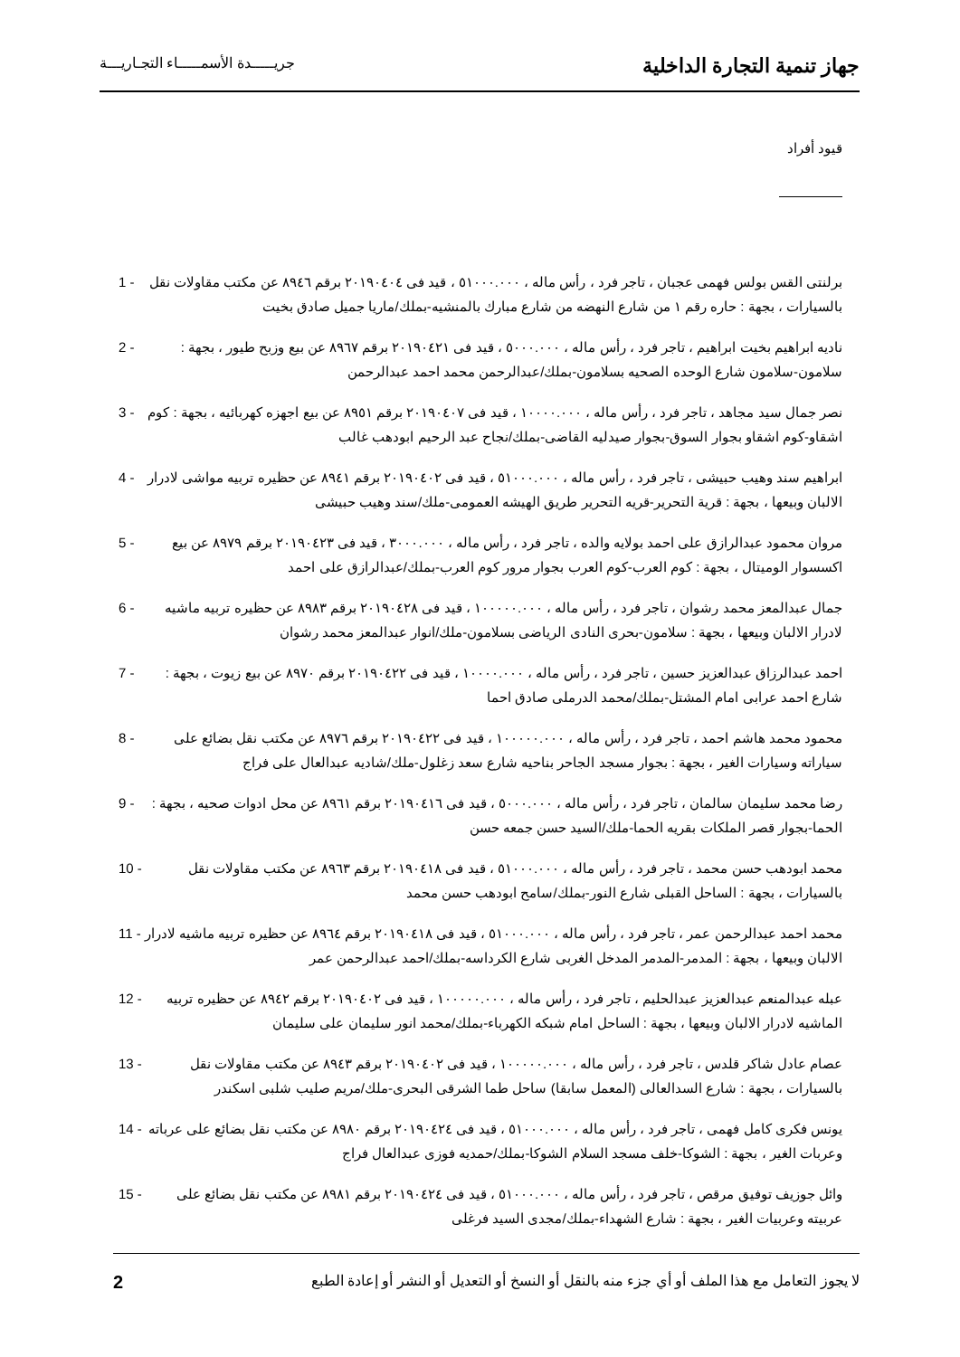جهاز تنمية التجارة الداخلية
جريـــــدة الأسمـــــاء التجـاريـــة
قيود أفراد
1 - برلنتى القس بولس فهمى عجبان ، تاجر فرد ، رأس ماله ، ٥١٠٠٠.٠٠٠ ، قيد فى ٢٠١٩٠٤٠٤ برقم ٨٩٤٦ عن مكتب مقاولات نقل بالسيارات ، بجهة : حاره رقم ١ من شارع النهضه من شارع مبارك بالمنشيه-بملك/ماريا جميل صادق بخيت
2 - ناديه ابراهيم بخيت ابراهيم ، تاجر فرد ، رأس ماله ، ٥٠٠٠.٠٠٠ ، قيد فى ٢٠١٩٠٤٢١ برقم ٨٩٦٧ عن بيع وزبح طيور ، بجهة : سلامون-سلامون شارع الوحده الصحيه بسلامون-بملك/عبدالرحمن محمد احمد عبدالرحمن
3 - نصر جمال سيد مجاهد ، تاجر فرد ، رأس ماله ، ١٠٠٠٠.٠٠٠ ، قيد فى ٢٠١٩٠٤٠٧ برقم ٨٩٥١ عن بيع اجهزه كهربائيه ، بجهة : كوم اشقاو-كوم اشقاو بجوار السوق-بجوار صيدليه القاضى-بملك/نجاح عبد الرحيم ابودهب غالب
4 - ابراهيم سند وهيب حبيشى ، تاجر فرد ، رأس ماله ، ٥١٠٠٠.٠٠٠ ، قيد فى ٢٠١٩٠٤٠٢ برقم ٨٩٤١ عن حظيره تربيه مواشى لادرار الالبان وبيعها ، بجهة : قرية التحرير-قريه التحرير طريق الهيشه العمومى-ملك/سند وهيب حبيشى
5 - مروان محمود عبدالرازق على احمد بولايه والده ، تاجر فرد ، رأس ماله ، ٣٠٠٠.٠٠٠ ، قيد فى ٢٠١٩٠٤٢٣ برقم ٨٩٧٩ عن بيع اكسسوار الوميتال ، بجهة : كوم العرب-كوم العرب بجوار مرور كوم العرب-بملك/عبدالرازق على احمد
6 - جمال عبدالمعز محمد رشوان ، تاجر فرد ، رأس ماله ، ١٠٠٠٠٠.٠٠٠ ، قيد فى ٢٠١٩٠٤٢٨ برقم ٨٩٨٣ عن حظيره تربيه ماشيه لادرار الالبان وبيعها ، بجهة : سلامون-بحرى النادى الرياضى بسلامون-ملك/انوار عبدالمعز محمد رشوان
7 - احمد عبدالرزاق عبدالعزيز حسين ، تاجر فرد ، رأس ماله ، ١٠٠٠٠.٠٠٠ ، قيد فى ٢٠١٩٠٤٢٢ برقم ٨٩٧٠ عن بيع زيوت ، بجهة : شارع احمد عرابى امام المشتل-بملك/محمد الدرملى صادق احما
8 - محمود محمد هاشم احمد ، تاجر فرد ، رأس ماله ، ١٠٠٠٠٠.٠٠٠ ، قيد فى ٢٠١٩٠٤٢٢ برقم ٨٩٧٦ عن مكتب نقل بضائع على سياراته وسيارات الغير ، بجهة : بجوار مسجد الجاحر بناحيه شارع سعد زغلول-ملك/شاديه عبدالعال على فراج
9 - رضا محمد سليمان سالمان ، تاجر فرد ، رأس ماله ، ٥٠٠٠.٠٠٠ ، قيد فى ٢٠١٩٠٤١٦ برقم ٨٩٦١ عن محل ادوات صحيه ، بجهة : الحما-بجوار قصر الملكات بقريه الحما-ملك/السيد حسن جمعه حسن
10 - محمد ابودهب حسن محمد ، تاجر فرد ، رأس ماله ، ٥١٠٠٠.٠٠٠ ، قيد فى ٢٠١٩٠٤١٨ برقم ٨٩٦٣ عن مكتب مقاولات نقل بالسيارات ، بجهة : الساحل القبلى شارع النور-بملك/سامح ابودهب حسن محمد
11 - محمد احمد عبدالرحمن عمر ، تاجر فرد ، رأس ماله ، ٥١٠٠٠.٠٠٠ ، قيد فى ٢٠١٩٠٤١٨ برقم ٨٩٦٤ عن حظيره تربيه ماشيه لادرار الالبان وبيعها ، بجهة : المدمر-المدمر المدخل الغربى شارع الكرداسه-بملك/احمد عبدالرحمن عمر
12 - عبله عبدالمنعم عبدالعزيز عبدالحليم ، تاجر فرد ، رأس ماله ، ١٠٠٠٠٠.٠٠٠ ، قيد فى ٢٠١٩٠٤٠٢ برقم ٨٩٤٢ عن حظيره تربيه الماشيه لادرار الالبان وبيعها ، بجهة : الساحل امام شبكه الكهرباء-بملك/محمد انور سليمان على سليمان
13 - عصام عادل شاكر قلدس ، تاجر فرد ، رأس ماله ، ١٠٠٠٠٠.٠٠٠ ، قيد فى ٢٠١٩٠٤٠٢ برقم ٨٩٤٣ عن مكتب مقاولات نقل بالسيارات ، بجهة : شارع السدالعالى (المعمل سابقا) ساحل طما الشرقى البحرى-ملك/مريم صليب شلبى اسكندر
14 - يونس فكرى كامل فهمى ، تاجر فرد ، رأس ماله ، ٥١٠٠٠.٠٠٠ ، قيد فى ٢٠١٩٠٤٢٤ برقم ٨٩٨٠ عن مكتب نقل بضائع على عرباته وعربات الغير ، بجهة : الشوكا-خلف مسجد السلام الشوكا-بملك/حمديه فوزى عبدالعال فراج
15 - وائل جوزيف توفيق مرقص ، تاجر فرد ، رأس ماله ، ٥١٠٠٠.٠٠٠ ، قيد فى ٢٠١٩٠٤٢٤ برقم ٨٩٨١ عن مكتب نقل بضائع على عربيته وعربيات الغير ، بجهة : شارع الشهداء-بملك/مجدى السيد فرغلى
لا يجوز التعامل مع هذا الملف أو أي جزء منه بالنقل أو النسخ أو التعديل أو النشر أو إعادة الطبع 2